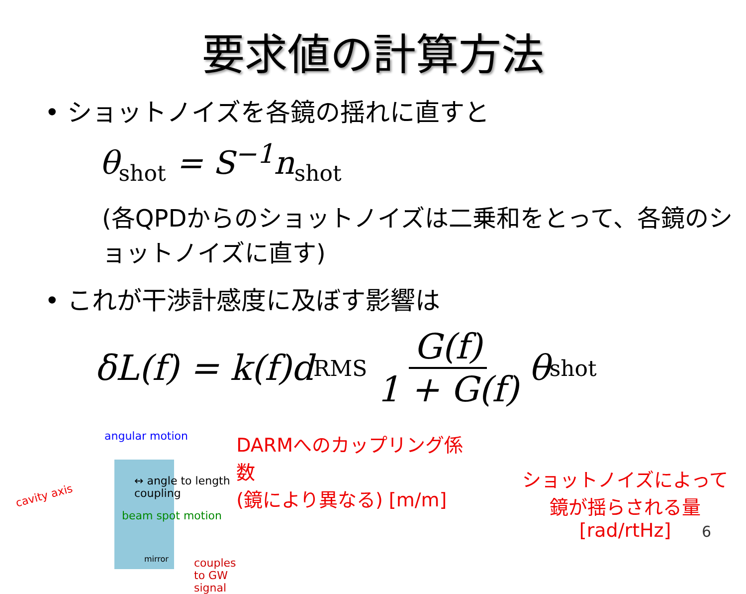要求値の計算方法
• ショットノイズを各鏡の揺れに直すと
θ<sub>shot</sub> = S<sup>−1</sup>n<sub>shot</sub>
(各QPDからのショットノイズは二乗和をとって、各鏡のショットノイズに直す)
• これが干渉計感度に及ぼす影響は
δL(f) = k(f)d<sup>RMS</sup> G(f) 1 + G(f) θ<sub>shot</sub>
angular motion
↔ angle to length coupling
cavity axis
beam spot motion
mirror couples to GW signal
DARMへのカップリング係数
(鏡により異なる) [m/m]
ショットノイズによって
鏡が揺らされる量 [rad/rtHz]
6